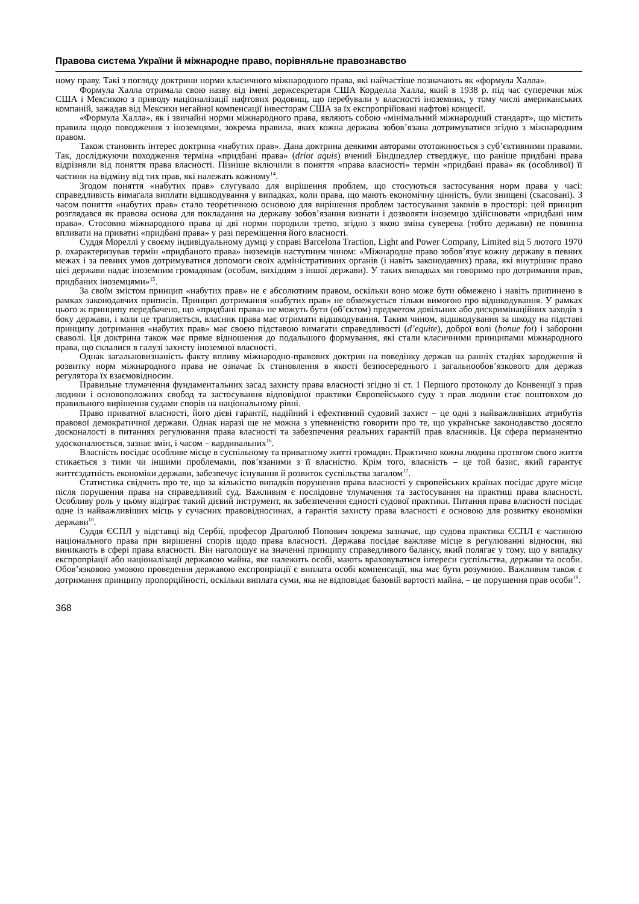Правова система України й міжнародне право, порівняльне правознавство
ному праву. Такі з погляду доктрини норми класичного міжнародного права, які найчастіше позначають як «формула Халла».
Формула Халла отримала свою назву від імені держсекретаря США Корделла Халла, який в 1938 р. під час суперечки між США і Мексикою з приводу націоналізації нафтових родовищ, що перебували у власності іноземних, у тому числі американських компаній, зажадав від Мексики негайної компенсації інвесторам США за їх експропрійовані нафтові концесії.
«Формула Халла», як і звичайні норми міжнародного права, являють собою «мінімальний міжнародний стандарт», що містить правила щодо поводження з іноземцями, зокрема правила, яких кожна держава зобов’язана дотримуватися згідно з міжнародним правом.
Також становить інтерес доктрина «набутих прав». Дана доктрина деякими авторами ототожнюється з суб’єктивними правами. Так, досліджуючи походження терміна «придбані права» (driot aquis) вчений Біндшедлер стверджує, що раніше придбані права відрізняли від поняття права власності. Пізніше включили в поняття «права власності» термін «придбані права» як (особливої) її частини на відміну від тих прав, які належать кожному<sup>14</sup>.
Згодом поняття «набутих прав» слугувало для вирішення проблем, що стосуються застосування норм права у часі: справедливість вимагала виплати відшкодування у випадках, коли права, що мають економічну цінність, були знищені (скасовані). З часом поняття «набутих прав» стало теоретичною основою для вирішення проблем застосування законів в просторі: цей принцип розглядався як правова основа для покладання на державу зобов’язання визнати і дозволяти іноземцю здійснювати «придбані ним права». Стосовно міжнародного права ці дві норми породили третю, згідно з якою зміна суверена (тобто держави) не повинна впливати на приватні «придбані права» у разі переміщення його власності.
Суддя Мореллі у своєму індивідуальному думці у справі Barcelona Traction, Light and Power Company, Limited від 5 лютого 1970 р. охарактеризував термін «придбаного права» іноземців наступним чином: «Міжнародне право зобов’язує кожну державу в певних межах і за певних умов дотримуватися допомоги своїх адміністративних органів (і навіть законодавчих) права, які внутрішнє право цієї держави надає іноземним громадянам (особам, вихідцям з іншої держави). У таких випадках ми говоримо про дотримання прав, придбаних іноземцями»<sup>15</sup>.
За своїм змістом принцип «набутих прав» не є абсолютним правом, оскільки воно може бути обмежено і навіть припинено в рамках законодавчих приписів. Принцип дотримання «набутих прав» не обмежується тільки вимогою про відшкодування. У рамках цього ж принципу передбачено, що «придбані права» не можуть бути (об’єктом) предметом довільних або дискримінаційних заходів з боку держави, і коли це трапляється, власник права має отримати відшкодування. Таким чином, відшкодування за шкоду на підставі принципу дотримання «набутих прав» має своєю підставою вимагати справедливості (d’equite), доброї волі (bonue foi) і заборони сваволі. Ця доктрина також має пряме відношення до подальшого формування, які стали класичними принципами міжнародного права, що склалися в галузі захисту іноземної власності.
Однак загальновизнаність факту впливу міжнародно-правових доктрин на поведінку держав на ранніх стадіях зародження й розвитку норм міжнародного права не означає їх становлення в якості безпосереднього і загальнообов’язкового для держав регулятора їх взаємовідносин.
Правильне тлумачення фундаментальних засад захисту права власності згідно зі ст. 1 Першого протоколу до Конвенції з прав людини і основоположних свобод та застосування відповідної практики Європейського суду з прав людини стає поштовхом до правильного вирішення судами спорів на національному рівні.
Право приватної власності, його дієві гарантії, надійний і ефективний судовий захист – це одні з найважливіших атрибутів правової демократичної держави. Однак наразі ще не можна з упевненістю говорити про те, що українське законодавство досягло досконалості в питаннях регулювання права власності та забезпечення реальних гарантій прав власників. Ця сфера перманентно удосконалюється, зазнає змін, і часом – кардинальних<sup>16</sup>.
Власність посідає особливе місце в суспільному та приватному житті громадян. Практично кожна людина протягом свого життя стикається з тими чи іншими проблемами, пов’язаними з її власністю. Крім того, власність – це той базис, який гарантує життєздатність економіки держави, забезпечує існування й розвиток суспільства загалом<sup>17</sup>.
Статистика свідчить про те, що за кількістю випадків порушення права власності у європейських країнах посідає друге місце після порушення права на справедливий суд. Важливим є послідовне тлумачення та застосування на практиці права власності. Особливу роль у цьому відіграє такий дієвий інструмент, як забезпечення єдності судової практики. Питання права власності посідає одне із найважливіших місць у сучасних правовідносинах, а гарантія захисту права власності є основою для розвитку економіки держави<sup>18</sup>.
Суддя ЄСПЛ у відставці від Сербії, професор Драголюб Попович зокрема зазначає, що судова практика ЄСПЛ є частиною національного права при вирішенні спорів щодо права власності. Держава посідає важливе місце в регулюванні відносин, які виникають в сфері права власності. Він наголошує на значенні принципу справедливого балансу, який полягає у тому, що у випадку експропріації або націоналізації державою майна, яке належить особі, мають враховуватися інтереси суспільства, держави та особи. Обов’язковою умовою проведення державою експропріації є виплата особі компенсації, яка має бути розумною. Важливим також є дотримання принципу пропорційності, оскільки виплата суми, яка не відповідає базовій вартості майна, – це порушення прав особи<sup>19</sup>.
368